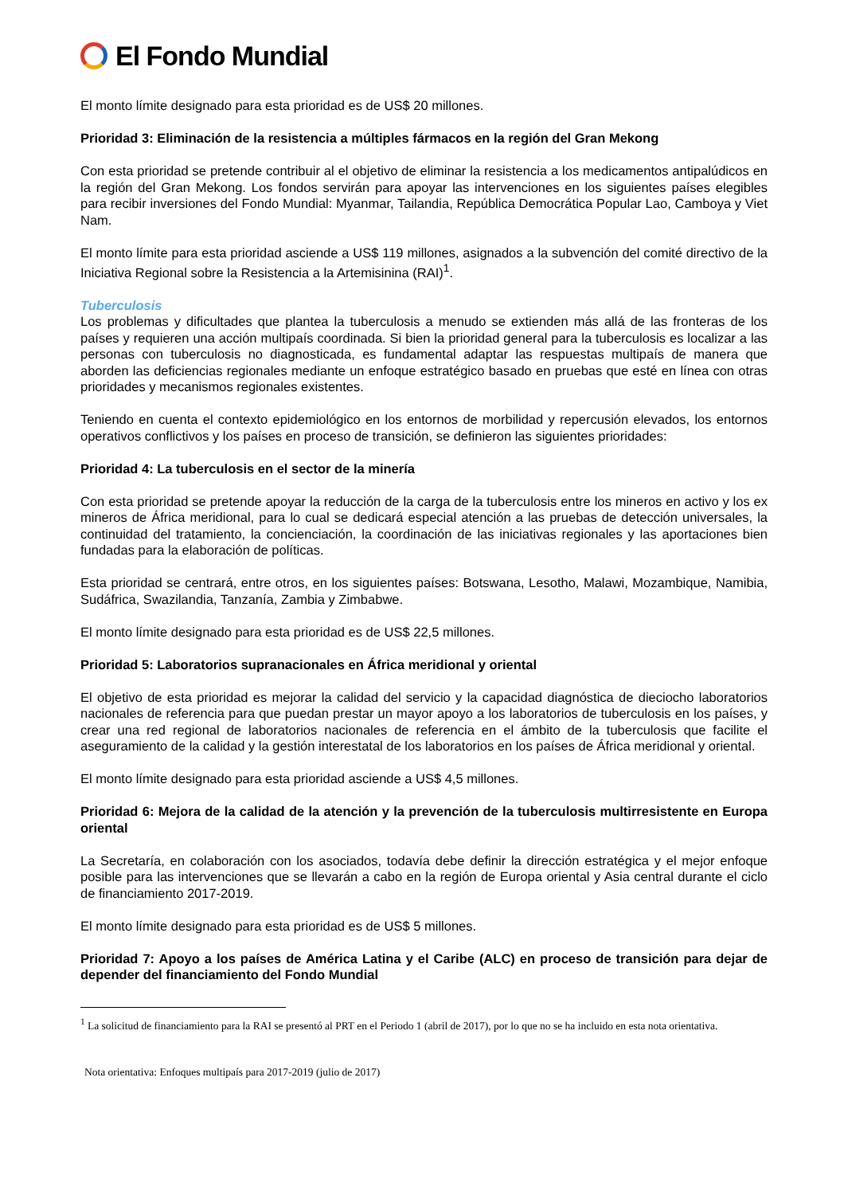El Fondo Mundial
El monto límite designado para esta prioridad es de US$ 20 millones.
Prioridad 3: Eliminación de la resistencia a múltiples fármacos en la región del Gran Mekong
Con esta prioridad se pretende contribuir al el objetivo de eliminar la resistencia a los medicamentos antipalúdicos en la región del Gran Mekong. Los fondos servirán para apoyar las intervenciones en los siguientes países elegibles para recibir inversiones del Fondo Mundial: Myanmar, Tailandia, República Democrática Popular Lao, Camboya y Viet Nam.
El monto límite para esta prioridad asciende a US$ 119 millones, asignados a la subvención del comité directivo de la Iniciativa Regional sobre la Resistencia a la Artemisinina (RAI)<sup>1</sup>.
Tuberculosis
Los problemas y dificultades que plantea la tuberculosis a menudo se extienden más allá de las fronteras de los países y requieren una acción multipaís coordinada. Si bien la prioridad general para la tuberculosis es localizar a las personas con tuberculosis no diagnosticada, es fundamental adaptar las respuestas multipaís de manera que aborden las deficiencias regionales mediante un enfoque estratégico basado en pruebas que esté en línea con otras prioridades y mecanismos regionales existentes.
Teniendo en cuenta el contexto epidemiológico en los entornos de morbilidad y repercusión elevados, los entornos operativos conflictivos y los países en proceso de transición, se definieron las siguientes prioridades:
Prioridad 4: La tuberculosis en el sector de la minería
Con esta prioridad se pretende apoyar la reducción de la carga de la tuberculosis entre los mineros en activo y los ex mineros de África meridional, para lo cual se dedicará especial atención a las pruebas de detección universales, la continuidad del tratamiento, la concienciación, la coordinación de las iniciativas regionales y las aportaciones bien fundadas para la elaboración de políticas.
Esta prioridad se centrará, entre otros, en los siguientes países: Botswana, Lesotho, Malawi, Mozambique, Namibia, Sudáfrica, Swazilandia, Tanzanía, Zambia y Zimbabwe.
El monto límite designado para esta prioridad es de US$ 22,5 millones.
Prioridad 5: Laboratorios supranacionales en África meridional y oriental
El objetivo de esta prioridad es mejorar la calidad del servicio y la capacidad diagnóstica de dieciocho laboratorios nacionales de referencia para que puedan prestar un mayor apoyo a los laboratorios de tuberculosis en los países, y crear una red regional de laboratorios nacionales de referencia en el ámbito de la tuberculosis que facilite el aseguramiento de la calidad y la gestión interestatal de los laboratorios en los países de África meridional y oriental.
El monto límite designado para esta prioridad asciende a US$ 4,5 millones.
Prioridad 6: Mejora de la calidad de la atención y la prevención de la tuberculosis multirresistente en Europa oriental
La Secretaría, en colaboración con los asociados, todavía debe definir la dirección estratégica y el mejor enfoque posible para las intervenciones que se llevarán a cabo en la región de Europa oriental y Asia central durante el ciclo de financiamiento 2017-2019.
El monto límite designado para esta prioridad es de US$ 5 millones.
Prioridad 7: Apoyo a los países de América Latina y el Caribe (ALC) en proceso de transición para dejar de depender del financiamiento del Fondo Mundial
<sup>1</sup> La solicitud de financiamiento para la RAI se presentó al PRT en el Periodo 1 (abril de 2017), por lo que no se ha incluido en esta nota orientativa.
Nota orientativa: Enfoques multipaís para 2017-2019 (julio de 2017)